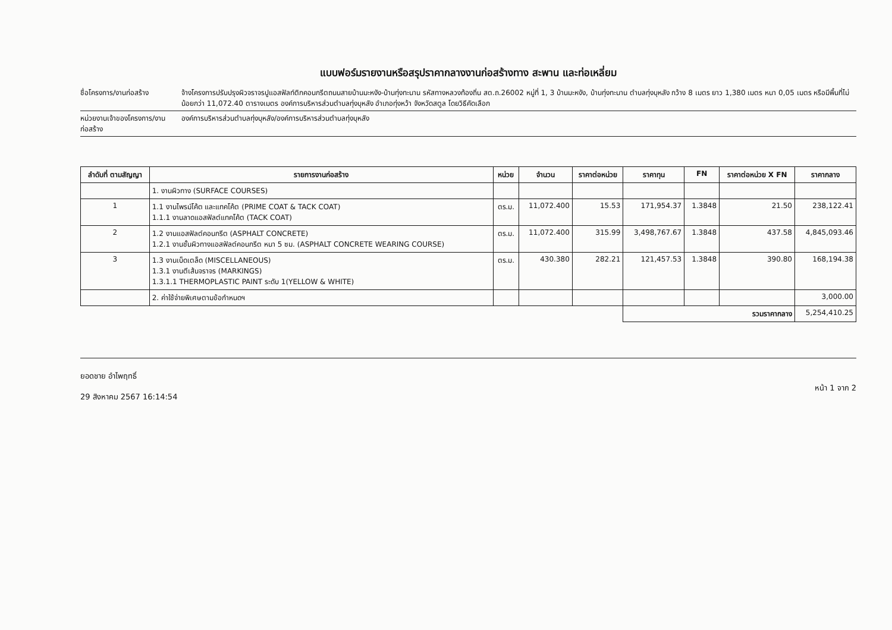แบบฟอร์มรายงานหรือสรุปราคากลางงานก่อสร้างทาง สะพาน และท่อเหลี่ยม
ชื่อโครงการ/งานก่อสร้าง จ้างโครงการปรับปรุงผิวจราจรปูแอสฟัลท์ติกคอนกรีตถนนสายบ้านมะหงัง-บ้านทุ่งทะนาน รหัสทางหลวงท้องถิ่น สต.ถ.26002 หมู่ที่ 1, 3 บ้านมะหงัง, บ้านทุ่งทะนาน ตำบลทุ่งบุหลัง กว้าง 8 เมตร ยาว 1,380 เมตร หนา 0,05 เมตร หรือมีพื้นที่ไม่น้อยกว่า 11,072.40 ตารางเมตร องค์การบริหารส่วนตำบลทุ่งบุหลัง อำเภอทุ่งหว้า จังหวัดสตูล โดยวิธีคัดเลือก
หน่วยงานเจ้าของโครงการ/งานก่อสร้าง
องค์การบริหารส่วนตำบลทุ่งบุหลัง/องค์การบริหารส่วนตำบลทุ่งบุหลัง
| ลำดับที่ ตามสัญญา | รายการงานก่อสร้าง | หน่วย | จำนวน | ราคาต่อหน่วย | ราคาทุน | FN | ราคาต่อหน่วย X FN | ราคากลาง |
| --- | --- | --- | --- | --- | --- | --- | --- | --- |
| | 1. งานผิวทาง (SURFACE COURSES) | | | | | | | |
| 1 | 1.1 งานไพรม์โค้ต และแทคโค้ต (PRIME COAT & TACK COAT) 1.1.1 งานลาดแอสฟัลต์แทคโค้ต (TACK COAT) | ตร.ม. | 11,072.400 | 15.53 | 171,954.37 | 1.3848 | 21.50 | 238,122.41 |
| 2 | 1.2 งานแอสฟัลต์คอนกรีต (ASPHALT CONCRETE) 1.2.1 งานชั้นผิวทางแอสฟัลต์คอนกรีต หนา 5 ซม. (ASPHALT CONCRETE WEARING COURSE) | ตร.ม. | 11,072.400 | 315.99 | 3,498,767.67 | 1.3848 | 437.58 | 4,845,093.46 |
| 3 | 1.3 งานเบ็ดเตล็ด (MISCELLANEOUS) 1.3.1 งานตีเส้นจราจร (MARKINGS) 1.3.1.1 THERMOPLASTIC PAINT ระดับ 1(YELLOW & WHITE) | ตร.ม. | 430.380 | 282.21 | 121,457.53 | 1.3848 | 390.80 | 168,194.38 |
| | 2. ค่าใช้จ่ายพิเศษตามข้อกำหนดฯ | | | | | | | 3,000.00 |
| | | | | | รวมราคากลาง | | | 5,254,410.25 |
ยอดชาย อำไพฤทธิ์
29 สิงหาคม 2567 16:14:54
หน้า 1 จาก 2